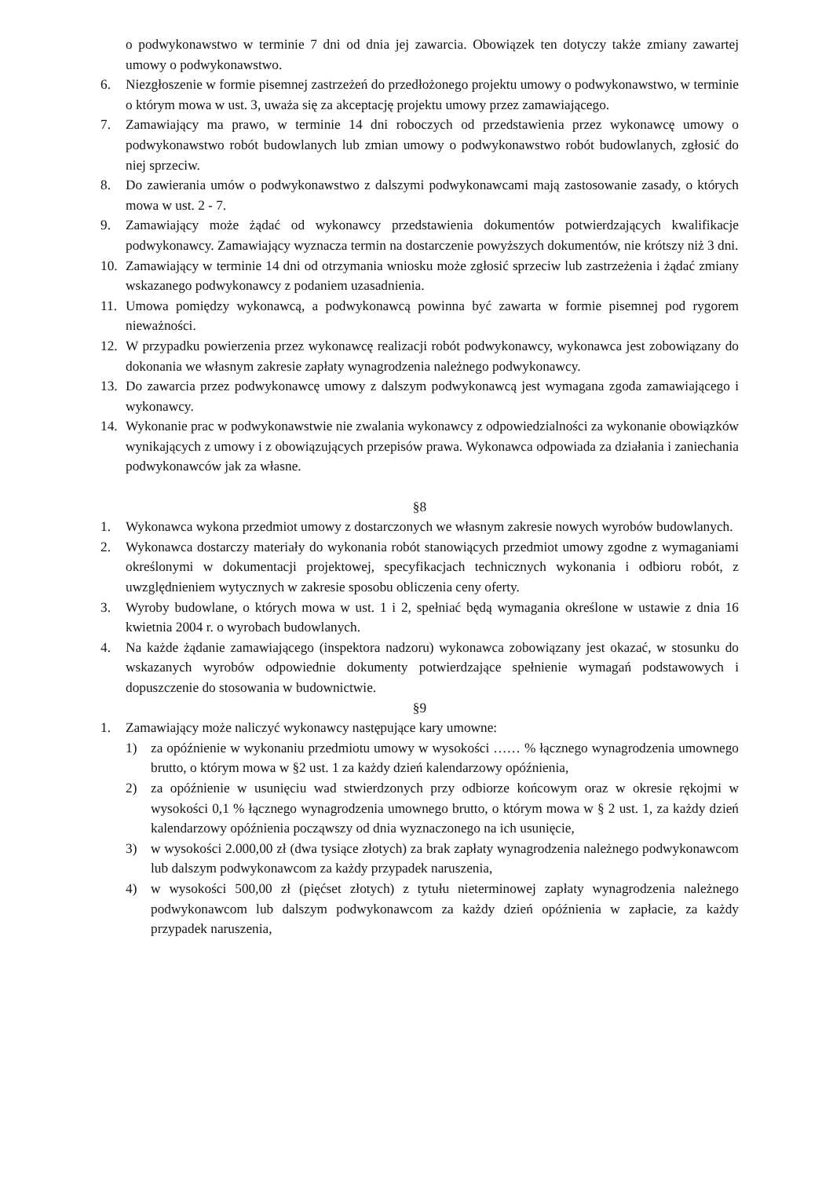o podwykonawstwo w terminie 7 dni od dnia jej zawarcia. Obowiązek ten dotyczy także zmiany zawartej umowy o podwykonawstwo.
6. Niezgłoszenie w formie pisemnej zastrzeżeń do przedłożonego projektu umowy o podwykonawstwo, w terminie o którym mowa w ust. 3, uważa się za akceptację projektu umowy przez zamawiającego.
7. Zamawiający ma prawo, w terminie 14 dni roboczych od przedstawienia przez wykonawcę umowy o podwykonawstwo robót budowlanych lub zmian umowy o podwykonawstwo robót budowlanych, zgłosić do niej sprzeciw.
8. Do zawierania umów o podwykonawstwo z dalszymi podwykonawcami mają zastosowanie zasady, o których mowa w ust. 2 - 7.
9. Zamawiający może żądać od wykonawcy przedstawienia dokumentów potwierdzających kwalifikacje podwykonawcy. Zamawiający wyznacza termin na dostarczenie powyższych dokumentów, nie krótszy niż 3 dni.
10. Zamawiający w terminie 14 dni od otrzymania wniosku może zgłosić sprzeciw lub zastrzeżenia i żądać zmiany wskazanego podwykonawcy z podaniem uzasadnienia.
11. Umowa pomiędzy wykonawcą, a podwykonawcą powinna być zawarta w formie pisemnej pod rygorem nieważności.
12. W przypadku powierzenia przez wykonawcę realizacji robót podwykonawcy, wykonawca jest zobowiązany do dokonania we własnym zakresie zapłaty wynagrodzenia należnego podwykonawcy.
13. Do zawarcia przez podwykonawcę umowy z dalszym podwykonawcą jest wymagana zgoda zamawiającego i wykonawcy.
14. Wykonanie prac w podwykonawstwie nie zwalania wykonawcy z odpowiedzialności za wykonanie obowiązków wynikających z umowy i z obowiązujących przepisów prawa. Wykonawca odpowiada za działania i zaniechania podwykonawców jak za własne.
§8
1. Wykonawca wykona przedmiot umowy z dostarczonych we własnym zakresie nowych wyrobów budowlanych.
2. Wykonawca dostarczy materiały do wykonania robót stanowiących przedmiot umowy zgodne z wymaganiami określonymi w dokumentacji projektowej, specyfikacjach technicznych wykonania i odbioru robót, z uwzględnieniem wytycznych w zakresie sposobu obliczenia ceny oferty.
3. Wyroby budowlane, o których mowa w ust. 1 i 2, spełniać będą wymagania określone w ustawie z dnia 16 kwietnia 2004 r. o wyrobach budowlanych.
4. Na każde żądanie zamawiającego (inspektora nadzoru) wykonawca zobowiązany jest okazać, w stosunku do wskazanych wyrobów odpowiednie dokumenty potwierdzające spełnienie wymagań podstawowych i dopuszczenie do stosowania w budownictwie.
§9
1. Zamawiający może naliczyć wykonawcy następujące kary umowne:
1) za opóźnienie w wykonaniu przedmiotu umowy w wysokości …… % łącznego wynagrodzenia umownego brutto, o którym mowa w §2 ust. 1 za każdy dzień kalendarzowy opóźnienia,
2) za opóźnienie w usunięciu wad stwierdzonych przy odbiorze końcowym oraz w okresie rękojmi w wysokości 0,1 % łącznego wynagrodzenia umownego brutto, o którym mowa w § 2 ust. 1, za każdy dzień kalendarzowy opóźnienia począwszy od dnia wyznaczonego na ich usunięcie,
3) w wysokości 2.000,00 zł (dwa tysiące złotych) za brak zapłaty wynagrodzenia należnego podwykonawcom lub dalszym podwykonawcom za każdy przypadek naruszenia,
4) w wysokości 500,00 zł (pięćset złotych) z tytułu nieterminowej zapłaty wynagrodzenia należnego podwykonawcom lub dalszym podwykonawcom za każdy dzień opóźnienia w zapłacie, za każdy przypadek naruszenia,